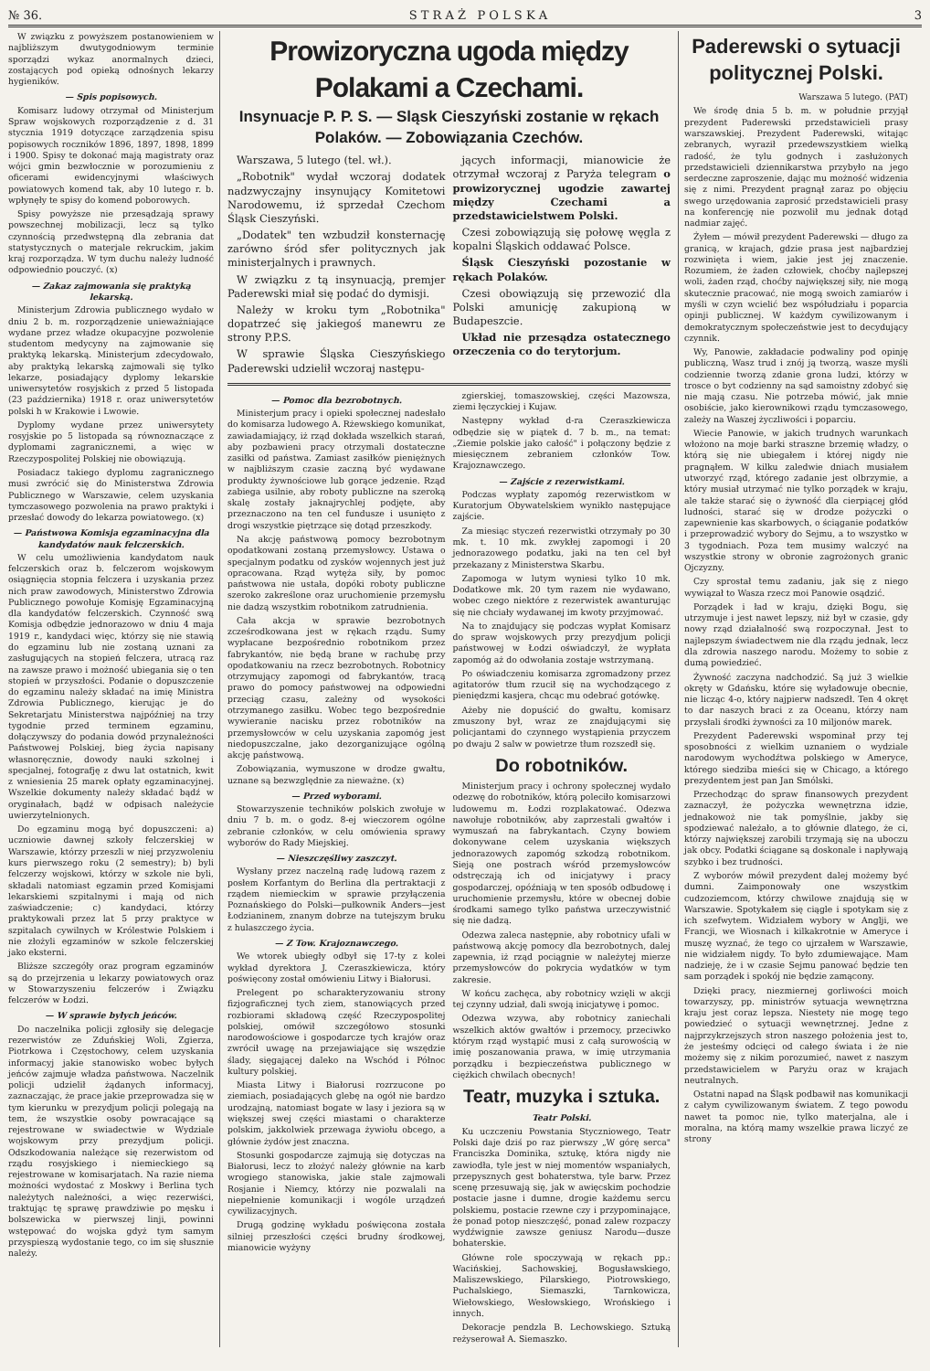№ 36. S T R A Ż P O L S K A 3
W związku z powyższem postanowieniem w najbliższym dwutygodniowym terminie sporządzi wykaz anormalnych dzieci, zostających pod opieką odnośnych lekarzy hygieników.
— Spis popisowych.
Komisarz ludowy otrzymał od Ministerjum Spraw wojskowych rozporządzenie z d. 31 stycznia 1919 dotyczące zarządzenia spisu popisowych roczników 1896, 1897, 1898, 1899 i 1900. Spisy te dokonać mają magistraty oraz wójci gmin bezwłocznie w porozumieniu z oficerami ewidencyjnymi właściwych powiatowych komend tak, aby 10 lutego r. b. wpłynęły te spisy do komend poborowych.
Spisy powyższe nie przesądzają sprawy powszechnej mobilizacji, lecz są tylko czynnością przedwstępną dla zebrania dat statystycznych o materjale rekruckim, jakim kraj rozporządza. W tym duchu należy ludność odpowiednio pouczyć. (x)
— Zakaz zajmowania się praktyką lekarską.
Ministerjum Zdrowia publicznego wydało w dniu 2 b. m. rozporządzenie unieważniające wydane przez władze okupacyjne pozwolenie studentom medycyny na zajmowanie się praktyką lekarską. Ministerjum zdecydowało, aby praktyką lekarską zajmowali się tylko lekarze, posiadający dyplomy lekarskie uniwersytetów rosyjskich z przed 5 listopada (23 października) 1918 r. oraz uniwersytetów polski h w Krakowie i Lwowie.
Dyplomy wydane przez uniwersytety rosyjskie po 5 listopada są równoznaczące z dyplomami zagranicznemi, a więc w Rzeczypospolitej Polskiej nie obowiązują.
Posiadacz takiego dyplomu zagranicznego musi zwrócić się do Ministerstwa Zdrowia Publicznego w Warszawie, celem uzyskania tymczasowego pozwolenia na prawo praktyki i przesłać dowody do lekarza powiatowego. (x)
— Państwowa Komisja egzaminacyjna dla kandydatów nauk felczerskich.
W celu umożliwienia kandydatom nauk felczerskich oraz b. felczerom wojskowym osiągnięcia stopnia felczera i uzyskania przez nich praw zawodowych, Ministerstwo Zdrowia Publicznego powołuje Komisję Egzaminacyjną dla kandydatów felczerskich. Czynność swą Komisja odbędzie jednorazowo w dniu 4 maja 1919 r., kandydaci więc, którzy się nie stawią do egzaminu lub nie zostaną uznani za zasługujących na stopień felczera, utracą raz na zawsze prawo i możność ubiegania się o ten stopień w przyszłości. Podanie o dopuszczenie do egzaminu należy składać na imię Ministra Zdrowia Publicznego, kierując je do Sekretarjatu Ministerstwa najpóźniej na trzy tygodnie przed terminem egzaminu, dołączywszy do podania dowód przynależności Państwowej Polskiej, bieg życia napisany własnoręcznie, dowody nauki szkolnej i specjalnej, fotografję z dwu lat ostatnich, kwit z wniesienia 25 marek opłaty egzaminacyjnej. Wszelkie dokumenty należy składać bądź w oryginałach, bądź w odpisach należycie uwierzytelnionych.
Do egzaminu mogą być dopuszczeni: a) uczniowie dawnej szkoły felczerskiej w Warszawie, którzy przeszli w niej przyzwoleniu kurs pierwszego roku (2 semestry); b) byli felczerzy wojskowi, którzy w szkole nie byli, składali natomiast egzamin przed Komisjami lekarskiemi szpitalnymi i mają od nich zaświadczenie; c) kandydaci, którzy praktykowali przez lat 5 przy praktyce w szpitalach cywilnych w Królestwie Polskiem i nie złożyli egzaminów w szkole felczerskiej jako eksterni.
Bliższe szczegóły oraz program egzaminów są do przejrzenia u lekarzy powiatowych oraz w Stowarzyszeniu felczerów i Związku felczerów w Łodzi.
— W sprawie byłych jeńców.
Do naczelnika policji zgłosiły się delegacje rezerwistów ze Zduńskiej Woli, Zgierza, Piotrkowa i Częstochowy, celem uzyskania informacyj jakie stanowisko wobec byłych jeńców zajmuje władza państwowa. Naczelnik policji udzielił żądanych informacyj, zaznaczając, że prace jakie przeprowadza się w tym kierunku w prezydjum policji polegają na tem, że wszystkie osoby powracające są rejestrowane w swiadectwie w Wydziale wojskowym przy prezydjum policji. Odszkodowania należące się rezerwistom od rządu rosyjskiego i niemieckiego są rejestrowane w komisarjatach. Na razie niema możności wydostać z Moskwy i Berlina tych należytych należności, a więc rezerwiści, traktując tę sprawę prawdziwie po męsku i bolszewicka w pierwszej linji, powinni wstępować do wojska gdyż tym samym przyspieszą wydostanie tego, co im się słusznie należy.
Prowizoryczna ugoda między Polakami a Czechami.
Insynuacje P. P. S. — Sląsk Cieszyński zostanie w rękach Polaków. — Zobowiązania Czechów.
Warszawa, 5 lutego (tel. wł.).
„Robotnik" wydał wczoraj dodatek nadzwyczajny insynujący Komitetowi Narodowemu, iż sprzedał Czechom Śląsk Cieszyński.
„Dodatek" ten wzbudził konsternację zarówno śród sfer politycznych jak ministerjalnych i prawnych.
W związku z tą insynuacją, premjer Paderewski miał się podać do dymisji.
Należy w kroku tym „Robotnika" dopatrzeć się jakiegoś manewru ze strony P.P.S.
W sprawie Śląska Cieszyńskiego Paderewski udzielił wczoraj następu-
jących informacji, mianowicie że otrzymał wczoraj z Paryża telegram o prowizorycznej ugodzie zawartej między Czechami a przedstawicielstwem Polski.
Czesi zobowiązują się połowę węgla z kopalni Śląskich oddawać Polsce.
Śląsk Cieszyński pozostanie w rękach Polaków.
Czesi obowiązują się przewozić dla Polski amunicję zakupioną w Budapeszcie.
Układ nie przesądza ostatecznego orzeczenia co do terytorjum.
— Pomoc dla bezrobotnych.
Ministerjum pracy i opieki społecznej nadesłało do komisarza ludowego A. Rżewskiego komunikat, zawiadamiający, iż rząd dokłada wszelkich starań, aby pozbawieni pracy otrzymali dostateczne zasiłki od państwa. Zamiast zasiłków pieniężnych w najbliższym czasie zaczną być wydawane produkty żywnościowe lub gorące jedzenie. Rząd zabiega usilnie, aby roboty publiczne na szeroką skalę zostały jaknajrychlej podjęte, aby przeznaczono na ten cel fundusze i usunięto z drogi wszystkie piętrzące się dotąd przeszkody.
Na akcję państwową pomocy bezrobotnym opodatkowani zostaną przemysłowcy. Ustawa o specjalnym podatku od zysków wojennych jest już opracowana. Rząd wytęża siły, by pomoc państwowa nie ustała, dopóki roboty publiczne szeroko zakreślone oraz uruchomienie przemysłu nie dadzą wszystkim robotnikom zatrudnienia.
Cała akcja w sprawie bezrobotnych zcześrodkowana jest w rękach rządu. Sumy wypłacane bezpośrednio robotnikom przez fabrykantów, nie będą brane w rachubę przy opodatkowaniu na rzecz bezrobotnych. Robotnicy otrzymujący zapomogi od fabrykantów, tracą prawo do pomocy państwowej na odpowiedni przeciąg czasu, zależny od wysokości otrzymanego zasiłku. Wobec tego bezpośrednie wywieranie nacisku przez robotników na przemysłowców w celu uzyskania zapomóg jest niedopuszczalne, jako dezorganizujące ogólną akcję państwową.
Zobowiązania, wymuszone w drodze gwałtu, uznane są bezwzględnie za nieważne. (x)
— Przed wyborami.
Stowarzyszenie techników polskich zwołuje w dniu 7 b. m. o godz. 8-ej wieczorem ogólne zebranie członków, w celu omówienia sprawy wyborów do Rady Miejskiej.
— Nieszczęśliwy zaszczyt.
Wysłany przez naczelną radę ludową razem z posłem Korfantym do Berlina dla pertraktacji z rządem niemieckim w sprawie przyłączenia Poznańskiego do Polski—pułkownik Anders—jest Łodzianinem, znanym dobrze na tutejszym bruku z hulaszczego życia.
— Z Tow. Krajoznawczego.
We wtorek ubiegły odbył się 17-ty z kolei wykład dyrektora J. Czeraszkiewicza, który poświęcony został omówieniu Litwy i Białorusi.
Prelegent po scharakteryzowaniu strony fizjograficznej tych ziem, stanowiących przed rozbiorami składową część Rzeczypospolitej polskiej, omówił szczegółowo stosunki narodowościowe i gospodarcze tych krajów oraz zwrócił uwagę na przejawiające się wszędzie ślady, sięgającej daleko na Wschód i Północ kultury polskiej.
Miasta Litwy i Białorusi rozrzucone po ziemiach, posiadających glebę na ogół nie bardzo urodzajną, natomiast bogate w lasy i jeziora są w większej swej części miastami o charakterze polskim, jakkolwiek przewaga żywiołu obcego, a głównie żydów jest znaczna.
Stosunki gospodarcze zajmują się dotyczas na Białorusi, lecz to złożyć należy głównie na karb wrogiego stanowiska, jakie stale zajmowali Rosjanie i Niemcy, którzy nie pozwalali na niepełnienie komunikacji i wogóle urządzeń cywilizacyjnych.
Drugą godzinę wykładu poświęcona została silniej przeszłości części brudny środkowej, mianowicie wyżyny
zgierskiej, tomaszowskiej, części Mazowsza, ziemi łęczyckiej i Kujaw.
Następny wykład d-ra Czeraszkiewicza odbędzie się w piątek d. 7 b. m., na temat: „Ziemie polskie jako całość" i połączony będzie z miesięcznem zebraniem członków Tow. Krajoznawczego.
— Zajście z rezerwistkami.
Podczas wypłaty zapomóg rezerwistkom w Kuratorjum Obywatelskiem wynikło następujące zajście.
Za miesiąc styczeń rezerwistki otrzymały po 30 mk. t. 10 mk. zwykłej zapomogi i 20 jednorazowego podatku, jaki na ten cel był przekazany z Ministerstwa Skarbu.
Zapomoga w lutym wyniesi tylko 10 mk. Dodatkowe mk. 20 tym razem nie wydawano, wobec czego niektóre z rezerwistek awanturując się nie chciały wydawanej im kwoty przyjmować.
Na to znajdujący się podczas wypłat Komisarz do spraw wojskowych przy prezydjum policji państwowej w Łodzi oświadczył, że wypłata zapomóg aż do odwołania zostaje wstrzymaną.
Po oświadczeniu komisarza zgromadzony przez agitatorów tłum rzucił się na wychodzącego z pieniędzmi kasjera, chcąc mu odebrać gotówkę.
Ażeby nie dopuścić do gwałtu, komisarz zmuszony był, wraz ze znajdującymi się policjantami do czynnego wystąpienia przyczem po dwaju 2 salw w powietrze tłum rozszedł się.
Do robotników.
Ministerjum pracy i ochrony społecznej wydało odezwę do robotników, którą poleciło komisarzowi ludowemu m. Łodzi rozplakatować. Odezwa nawołuje robotników, aby zaprzestali gwałtów i wymuszań na fabrykantach. Czyny bowiem dokonywane celem uzyskania większych jednorazowych zapomóg szkodzą robotnikom. Sieją one postrach wśród przemysłowców odstręczają ich od inicjatywy i pracy gospodarczej, opóźniają w ten sposób odbudowę i uruchomienie przemysłu, które w obecnej dobie środkami samego tylko państwa urzeczywistnić się nie dadzą.
Odezwa zaleca następnie, aby robotnicy ufali w państwową akcję pomocy dla bezrobotnych, dalej zapewnia, iż rząd pociągnie w należytej mierze przemysłowców do pokrycia wydatków w tym zakresie.
W końcu zachęca, aby robotnicy wzięli w akcji tej czynny udział, dali swoją inicjatywę i pomoc.
Odezwa wzywa, aby robotnicy zaniechali wszelkich aktów gwałtów i przemocy, przeciwko którym rząd wystąpić musi z całą surowością w imię poszanowania prawa, w imię utrzymania porządku i bezpieczeństwa publicznego w ciężkich chwilach obecnych!
Teatr, muzyka i sztuka.
Teatr Polski.
Ku uczczeniu Powstania Styczniowego, Teatr Polski daje dziś po raz pierwszy „W górę serca" Franciszka Dominika, sztukę, która nigdy nie zawiodła, tyle jest w niej momentów wspaniałych, przepysznych gest bohaterstwa, tyle barw. Przez scenę przesuwają się, jak w awięcskim pochodzie postacie jasne i dumne, drogie każdemu sercu polskiemu, postacie rzewne czy i przypominające, że ponad potop nieszczęść, ponad zalew rozpaczy wydźwignie zawsze geniusz Narodu—dusze bohaterskie.
Główne role spoczywają w rękach pp.: Wacińskiej, Sachowskiej, Bogusławskiego, Maliszewskiego, Pilarskiego, Piotrowskiego, Puchalskiego, Siemaszki, Tarnkowicza, Wiełowskiego, Wesłowskiego, Wrońskiego i innych.
Dekoracje pendzla B. Lechowskiego. Sztuką reżyserował A. Siemaszko.
Paderewski o sytuacji politycznej Polski.
Warszawa 5 lutego. (PAT)
We środę dnia 5 b. m. w południe przyjął prezydent Paderewski przedstawicieli prasy warszawskiej. Prezydent Paderewski, witając zebranych, wyraził przedewszystkiem wielką radość, że tylu godnych i zasłużonych przedstawicieli dziennikarstwa przybyło na jego serdeczne zaproszenie, dając mu możność widzenia się z nimi. Prezydent pragnął zaraz po objęciu swego urzędowania zaprosić przedstawicieli prasy na konferencję nie pozwolił mu jednak dotąd nadmiar zajęć.
Żyłem — mówił prezydent Paderewski — długo za granicą, w krajach, gdzie prasa jest najbardziej rozwinięta i wiem, jakie jest jej znaczenie. Rozumiem, że żaden człowiek, choćby najlepszej woli, żaden rząd, choćby największej siły, nie mogą skutecznie pracować, nie mogą swoich zamiarów i myśli w czyn wcielić bez współudziału i poparcia opinji publicznej. W każdym cywilizowanym i demokratycznym społeczeństwie jest to decydujący czynnik.
Wy, Panowie, zakładacie podwaliny pod opinję publiczną, Wasz trud i znój ją tworzą, wasze myśli codziennie tworzą zdanie grona ludzi, którzy w trosce o byt codzienny na sąd samoistny zdobyć się nie mają czasu. Nie potrzeba mówić, jak mnie osobiście, jako kierownikowi rządu tymczasowego, zależy na Waszej życzliwości i poparciu.
Wiecie Panowie, w jakich trudnych warunkach włożono na moje barki straszne brzemię władzy, o którą się nie ubiegałem i której nigdy nie pragnąłem. W kilku zaledwie dniach musiałem utworzyć rząd, którego zadanie jest olbrzymie, a który musiał utrzymać nie tylko porządek w kraju, ale także starać się o żywność dla cierpiącej głód ludności, starać się w drodze pożyczki o zapewnienie kas skarbowych, o ściąganie podatków i przeprowadzić wybory do Sejmu, a to wszystko w 3 tygodniach. Poza tem musimy walczyć na wszystkie strony w obronie zagrożonych granic Ojczyzny.
Czy sprostał temu zadaniu, jak się z niego wywiązał to Wasza rzecz moi Panowie osądzić.
Porządek i ład w kraju, dzięki Bogu, się utrzymuje i jest nawet lepszy, niż był w czasie, gdy nowy rząd działalność swą rozpoczynał. Jest to najlepszym świadectwem nie dla rządu jednak, lecz dla zdrowia naszego narodu. Możemy to sobie z dumą powiedzieć.
Żywność zaczyna nadchodzić. Są już 3 wielkie okręty w Gdańsku, które się wyładowuje obecnie, nie licząc 4-o, który najpierw nadszedł. Ten 4 okręt to dar naszych braci z za Oceanu, którzy nam przysłali środki żywności za 10 miljonów marek.
Prezydent Paderewski wspominał przy tej sposobności z wielkim uznaniem o wydziale narodowym wychodźtwa polskiego w Ameryce, którego siedziba mieści się w Chicago, a którego prezydentem jest pan Jan Smólski.
Przechodząc do spraw finansowych prezydent zaznaczył, że pożyczka wewnętrzna idzie, jednakowoż nie tak pomyślnie, jakby się spodziewać należało, a to głównie dlatego, że ci, którzy największej zarobili trzymają się na uboczu jak obcy. Podatki ściągane są doskonale i napływają szybko i bez trudności.
Z wyborów mówił prezydent dalej możemy być dumni. Zaimponowały one wszystkim cudzoziemcom, którzy chwilowe znajdują się w Warszawie. Spotykałem się ciągle i spotykam się z ich szefwytem. Widziałem wybory w Anglji, we Francji, we Wiosnach i kilkakrotnie w Ameryce i muszę wyznać, że tego co ujrzałem w Warszawie, nie widziałem nigdy. To było zdumiewające. Mam nadzieję, że i w czasie Sejmu panować będzie ten sam porządek i spokój nie będzie zamącony.
Dzięki pracy, niezmiernej gorliwości moich towarzyszy, pp. ministrów sytuacja wewnętrzna kraju jest coraz lepsza. Niestety nie mogę tego powiedzieć o sytuacji wewnętrznej. Jedne z najprzykrzejszych stron naszego położenia jest to, że jesteśmy odcięci od całego świata i że nie możemy się z nikim porozumieć, nawet z naszym przedstawicielem w Paryżu oraz w krajach neutralnych.
Ostatni napad na Śląsk podbawił nas komunikacji z całym cywilizowanym światem. Z tego powodu nawet ta pomoc nie, tylko materjalna, ale i moralna, na którą mamy wszelkie prawa liczyć ze strony